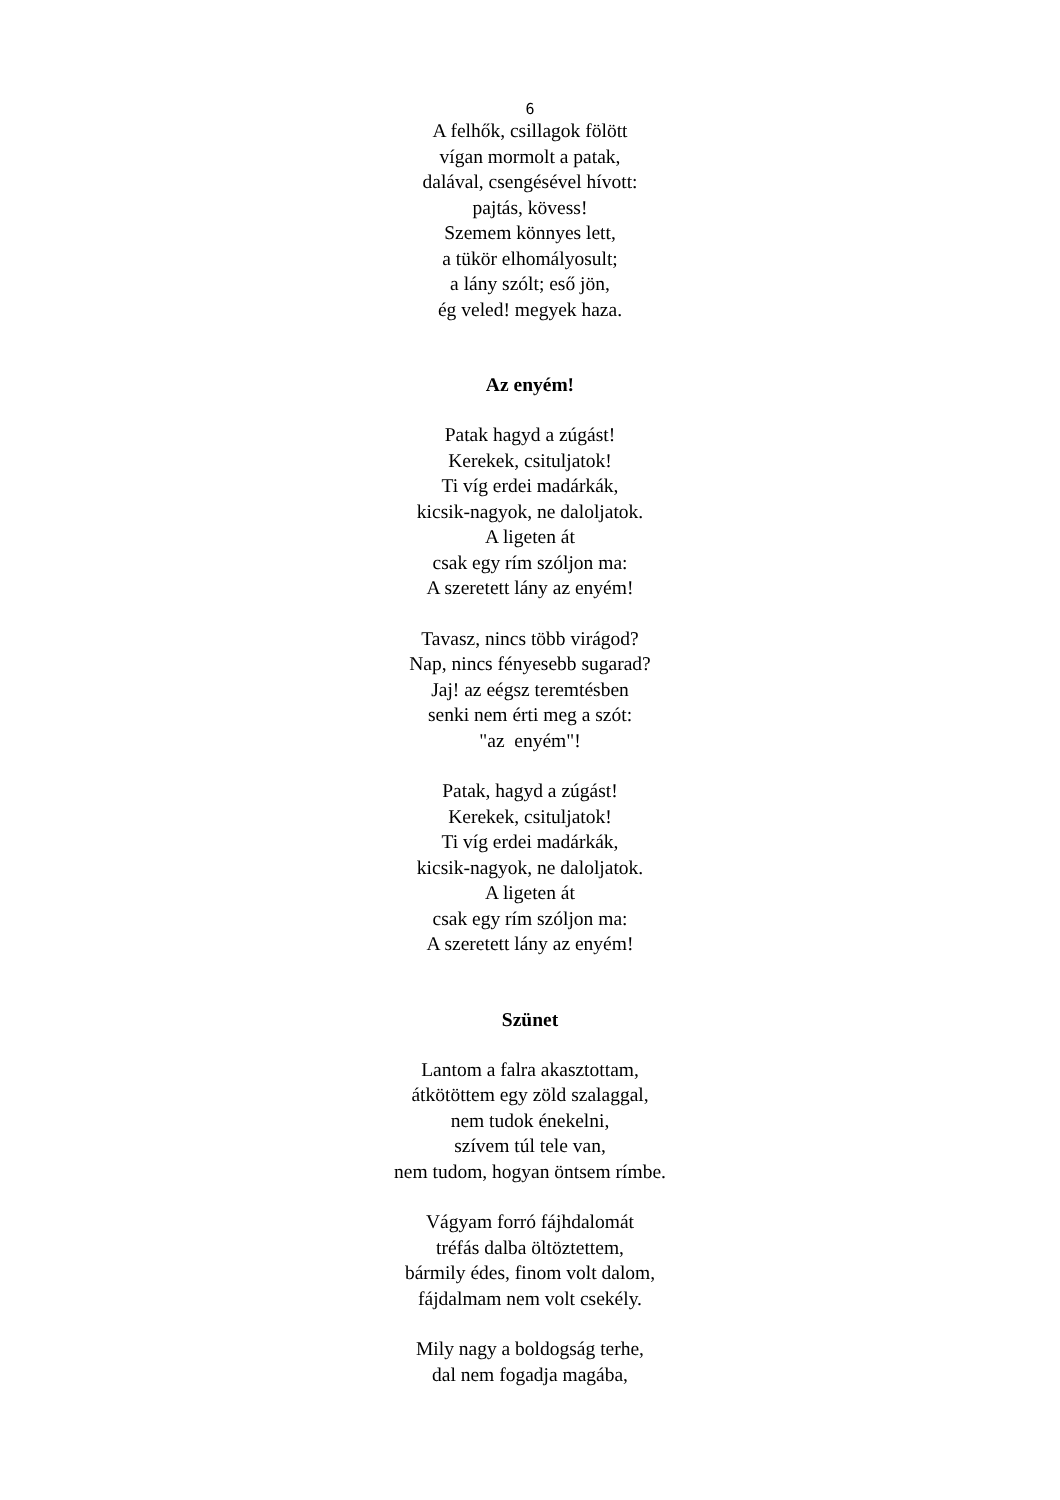6
A felhők, csillagok fölött
vígan mormolt a patak,
dalával, csengésével hívott:
pajtás, kövess!
Szemem könnyes lett,
a tükör elhomályosult;
a lány szólt; eső jön,
ég veled! megyek haza.
Az enyém!
Patak hagyd a zúgást!
Kerekek, csituljatok!
Ti víg erdei madárkák,
kicsik-nagyok, ne daloljatok.
A ligeten át
csak egy rím szóljon ma:
A szeretett lány az enyém!
Tavasz, nincs több virágod?
Nap, nincs fényesebb sugarad?
Jaj! az eégsz teremtésben
senki nem érti meg a szót:
"az enyém"!
Patak, hagyd a zúgást!
Kerekek, csituljatok!
Ti víg erdei madárkák,
kicsik-nagyok, ne daloljatok.
A ligeten át
csak egy rím szóljon ma:
A szeretett lány az enyém!
Szünet
Lantom a falra akasztottam,
átkötöttem egy zöld szalaggal,
nem tudok énekelni,
szívem túl tele van,
nem tudom, hogyan öntsem rímbe.
Vágyam forró fájhdalomát
tréfás dalba öltöztettem,
bármily édes, finom volt dalom,
fájdalmam nem volt csekély.
Mily nagy a boldogság terhe,
dal nem fogadja magába,